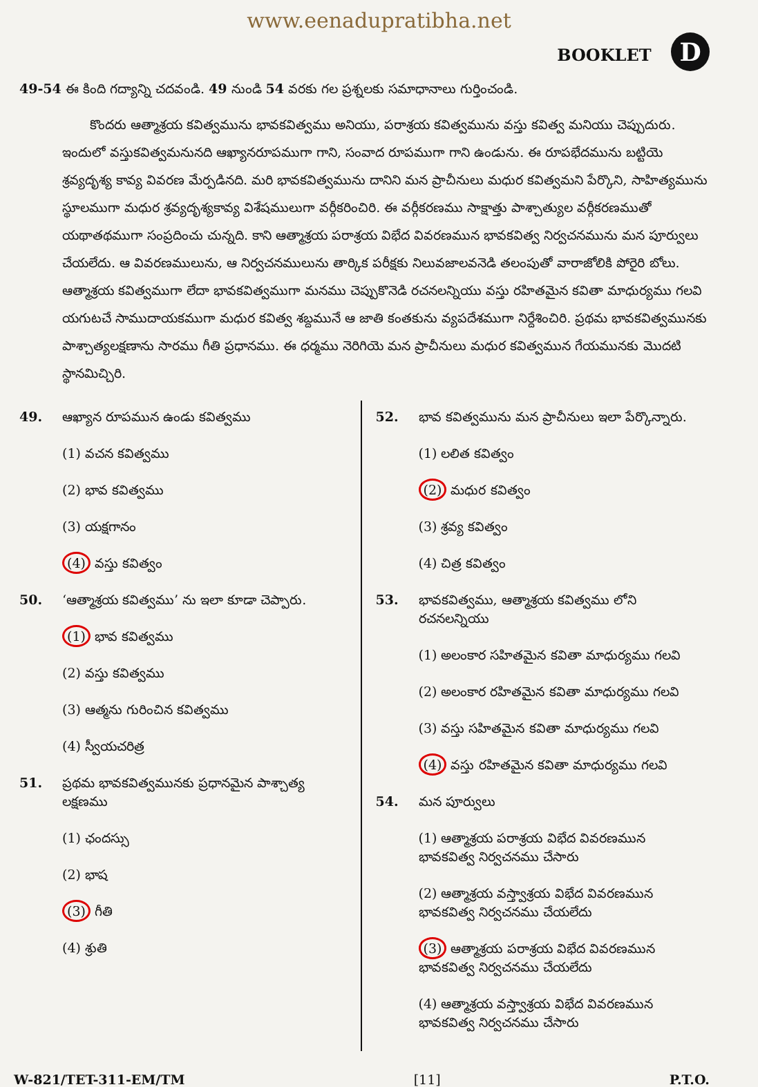www.eenadupratibha.net
BOOKLET D
49-54 ఈ కింది గద్యాన్ని చదవండి. 49 నుండి 54 వరకు గల ప్రశ్నలకు సమాధానాలు గుర్తించండి.
కొందరు ఆత్మాశ్రయ కవిత్వమును భావకవిత్వము అనియు, పరాశ్రయ కవిత్వమును వస్తు కవిత్వ మనియు చెప్పుదురు. ఇందులో వస్తుకవిత్వమనునది ఆఖ్యానరూపముగా గాని, సంవాద రూపముగా గాని ఉండును. ఈ రూపభేదమును బట్టియె శ్రవ్యదృశ్య కావ్య వివరణ మేర్పడినది. మరి భావకవిత్వమును దానిని మన ప్రాచీనులు మధుర కవిత్వమని పేర్కొని, సాహిత్యమును స్థూలముగా మధుర శ్రవ్యదృశ్యకావ్య విశేషములుగా వర్గీకరించిరి. ఈ వర్గీకరణము సాక్షాత్తు పాశ్చాత్యుల వర్గీకరణముతో యథాతథముగా సంప్రదించు చున్నది. కాని ఆత్మాశ్రయ పరాశ్రయ విభేద వివరణమున భావకవిత్వ నిర్వచనమును మన పూర్వులు చేయలేదు. ఆ వివరణములును, ఆ నిర్వచనములును తార్కిక పరీక్షకు నిలువజాలవనెడి తలంపుతో వారాజోలికి పోరైరి బోలు. ఆత్మాశ్రయ కవిత్వముగా లేదా భావకవిత్వముగా మనము చెప్పుకొనెడి రచనలన్నియు వస్తు రహితమైన కవితా మాధుర్యము గలవి యగుటచే సాముదాయకముగా మధుర కవిత్వ శబ్దమునే ఆ జాతి కంతకును వ్యపదేశముగా నిర్దేశించిరి. ప్రథమ భావకవిత్వమునకు పాశ్చాత్యలక్షణాను సారము గీతి ప్రధానము. ఈ ధర్మము నెరిగియె మన ప్రాచీనులు మధుర కవిత్వమున గేయమునకు మొదటి స్థానమిచ్చిరి.
49. ఆఖ్యాన రూపమున ఉండు కవిత్వము
(1) వచన కవిత్వము
(2) భావ కవిత్వము
(3) యక్షగానం
(4) వస్తు కవిత్వం
50. ‘ఆత్మాశ్రయ కవిత్వము’ ను ఇలా కూడా చెప్పారు.
(1) భావ కవిత్వము
(2) వస్తు కవిత్వము
(3) ఆత్మను గురించిన కవిత్వము
(4) స్వీయచరిత్ర
51. ప్రథమ భావకవిత్వమునకు ప్రధానమైన పాశ్చాత్య లక్షణము
(1) ఛందస్సు
(2) భాష
(3) గీతి
(4) శ్రుతి
52. భావ కవిత్వమును మన ప్రాచీనులు ఇలా పేర్కొన్నారు.
(1) లలిత కవిత్వం
(2) మధుర కవిత్వం
(3) శ్రవ్య కవిత్వం
(4) చిత్ర కవిత్వం
53. భావకవిత్వము, ఆత్మాశ్రయ కవిత్వము లోని రచనలన్నియు
(1) అలంకార సహితమైన కవితా మాధుర్యము గలవి
(2) అలంకార రహితమైన కవితా మాధుర్యము గలవి
(3) వస్తు సహితమైన కవితా మాధుర్యము గలవి
(4) వస్తు రహితమైన కవితా మాధుర్యము గలవి
54. మన పూర్వులు
(1) ఆత్మాశ్రయ పరాశ్రయ విభేద వివరణమున భావకవిత్వ నిర్వచనము చేసారు
(2) ఆత్మాశ్రయ వస్త్వాశ్రయ విభేద వివరణమున భావకవిత్వ నిర్వచనము చేయలేదు
(3) ఆత్మాశ్రయ పరాశ్రయ విభేద వివరణమున భావకవిత్వ నిర్వచనము చేయలేదు
(4) ఆత్మాశ్రయ వస్త్వాశ్రయ విభేద వివరణమున భావకవిత్వ నిర్వచనము చేసారు
W-821/TET-311-EM/TM [11] P.T.O.